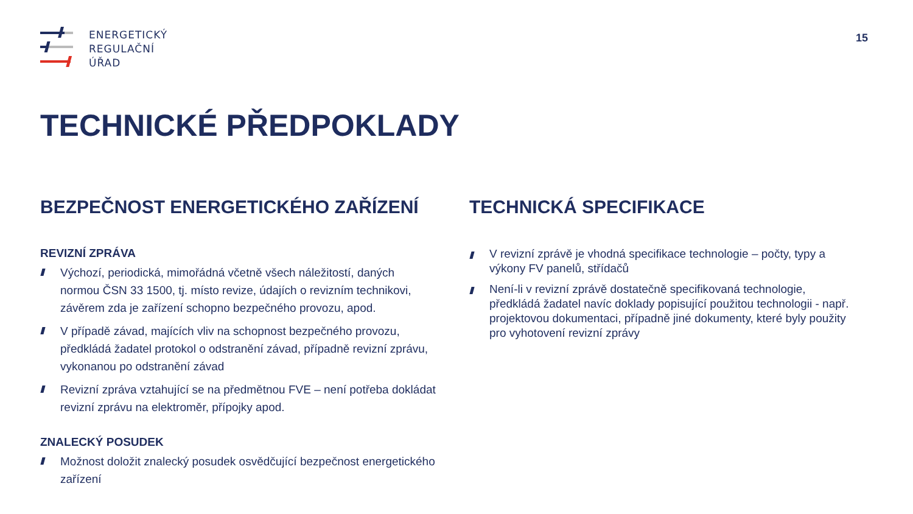ENERGETICKÝ
REGULAČNÍ
ÚŘAD
15
TECHNICKÉ PŘEDPOKLADY
BEZPEČNOST ENERGETICKÉHO ZAŘÍZENÍ
REVIZNÍ ZPRÁVA
Výchozí, periodická, mimořádná včetně všech náležitostí, daných normou ČSN 33 1500, tj. místo revize, údajích o revizním technikovi, závěrem zda je zařízení schopno bezpečného provozu, apod.
V případě závad, majících vliv na schopnost bezpečného provozu, předkládá žadatel protokol o odstranění závad, případně revizní zprávu, vykonanou po odstranění závad
Revizní zpráva vztahující se na předmětnou FVE – není potřeba dokládat revizní zprávu na elektroměr, přípojky apod.
ZNALECKÝ POSUDEK
Možnost doložit znalecký posudek osvědčující bezpečnost energetického zařízení
TECHNICKÁ SPECIFIKACE
V revizní zprávě je vhodná specifikace technologie – počty, typy a výkony FV panelů, střídačů
Není-li v revizní zprávě dostatečně specifikovaná technologie, předkládá žadatel navíc doklady popisující použitou technologii - např. projektovou dokumentaci, případně jiné dokumenty, které byly použity pro vyhotovení revizní zprávy